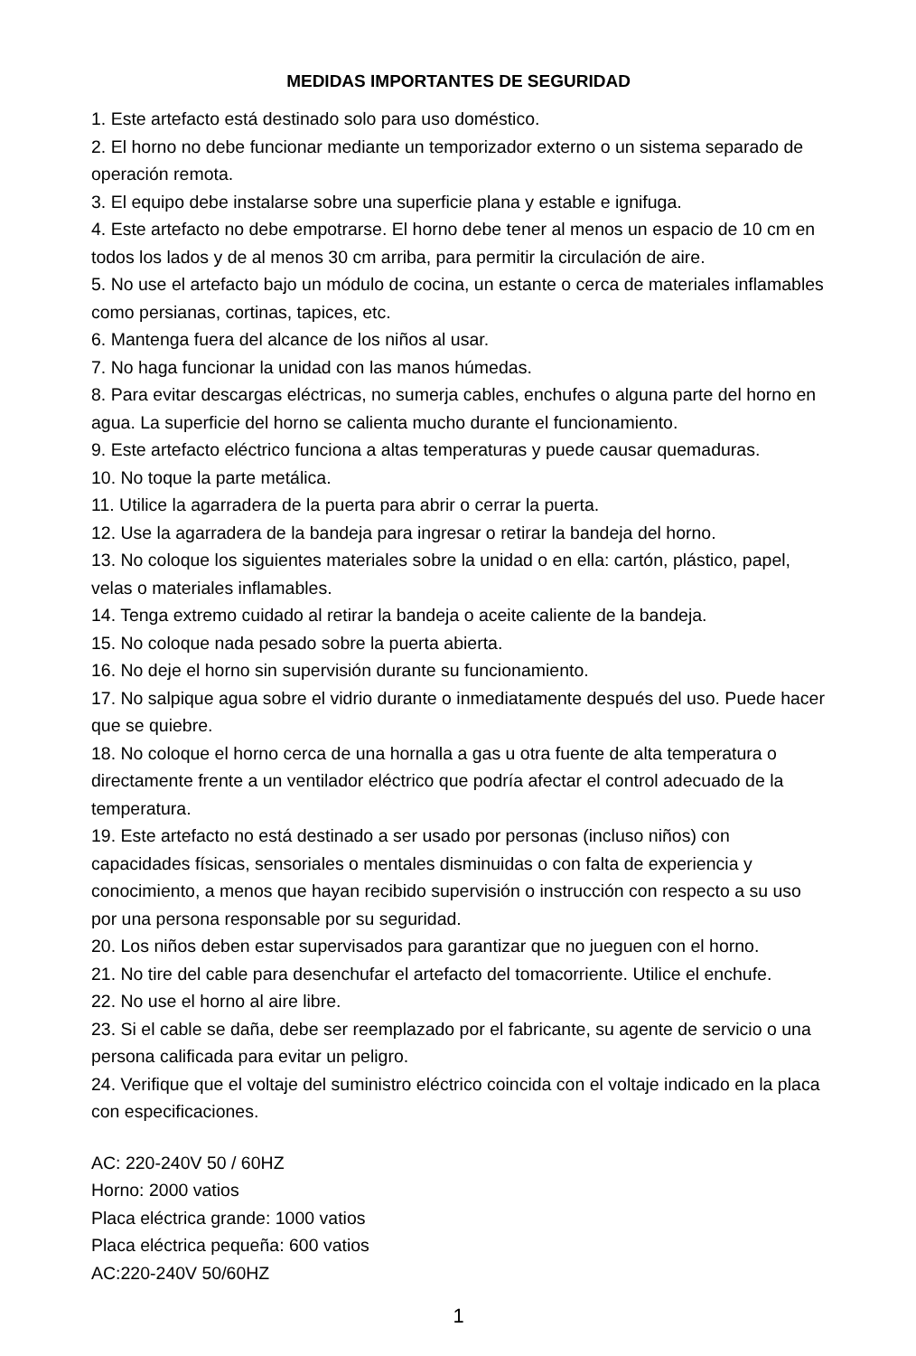MEDIDAS IMPORTANTES DE SEGURIDAD
1. Este artefacto está destinado solo para uso doméstico.
2. El horno no debe funcionar mediante un temporizador externo o un sistema separado de operación remota.
3. El equipo debe instalarse sobre una superficie plana y estable e ignifuga.
4. Este artefacto no debe empotrarse. El horno debe tener al menos un espacio de 10 cm en todos los lados y de al menos 30 cm arriba, para permitir la circulación de aire.
5. No use el artefacto bajo un módulo de cocina, un estante o cerca de materiales inflamables como persianas, cortinas, tapices, etc.
6. Mantenga fuera del alcance de los niños al usar.
7. No haga funcionar la unidad con las manos húmedas.
8. Para evitar descargas eléctricas, no sumerja cables, enchufes o alguna parte del horno en agua. La superficie del horno se calienta mucho durante el funcionamiento.
9. Este artefacto eléctrico funciona a altas temperaturas y puede causar quemaduras.
10. No toque la parte metálica.
11. Utilice la agarradera de la puerta para abrir o cerrar la puerta.
12. Use la agarradera de la bandeja para ingresar o retirar la bandeja del horno.
13. No coloque los siguientes materiales sobre la unidad o en ella: cartón, plástico, papel, velas o materiales inflamables.
14. Tenga extremo cuidado al retirar la bandeja o aceite caliente de la bandeja.
15. No coloque nada pesado sobre la puerta abierta.
16. No deje el horno sin supervisión durante su funcionamiento.
17. No salpique agua sobre el vidrio durante o inmediatamente después del uso. Puede hacer que se quiebre.
18. No coloque el horno cerca de una hornalla a gas u otra fuente de alta temperatura o directamente frente a un ventilador eléctrico que podría afectar el control adecuado de la temperatura.
19. Este artefacto no está destinado a ser usado por personas (incluso niños) con capacidades físicas, sensoriales o mentales disminuidas o con falta de experiencia y conocimiento, a menos que hayan recibido supervisión o instrucción con respecto a su uso por una persona responsable por su seguridad.
20. Los niños deben estar supervisados para garantizar que no jueguen con el horno.
21. No tire del cable para desenchufar el artefacto del tomacorriente. Utilice el enchufe.
22. No use el horno al aire libre.
23. Si el cable se daña, debe ser reemplazado por el fabricante, su agente de servicio o una persona calificada para evitar un peligro.
24. Verifique que el voltaje del suministro eléctrico coincida con el voltaje indicado en la placa con especificaciones.
AC: 220-240V 50 / 60HZ
Horno: 2000 vatios
Placa eléctrica grande: 1000 vatios
Placa eléctrica pequeña: 600 vatios
AC:220-240V 50/60HZ
1